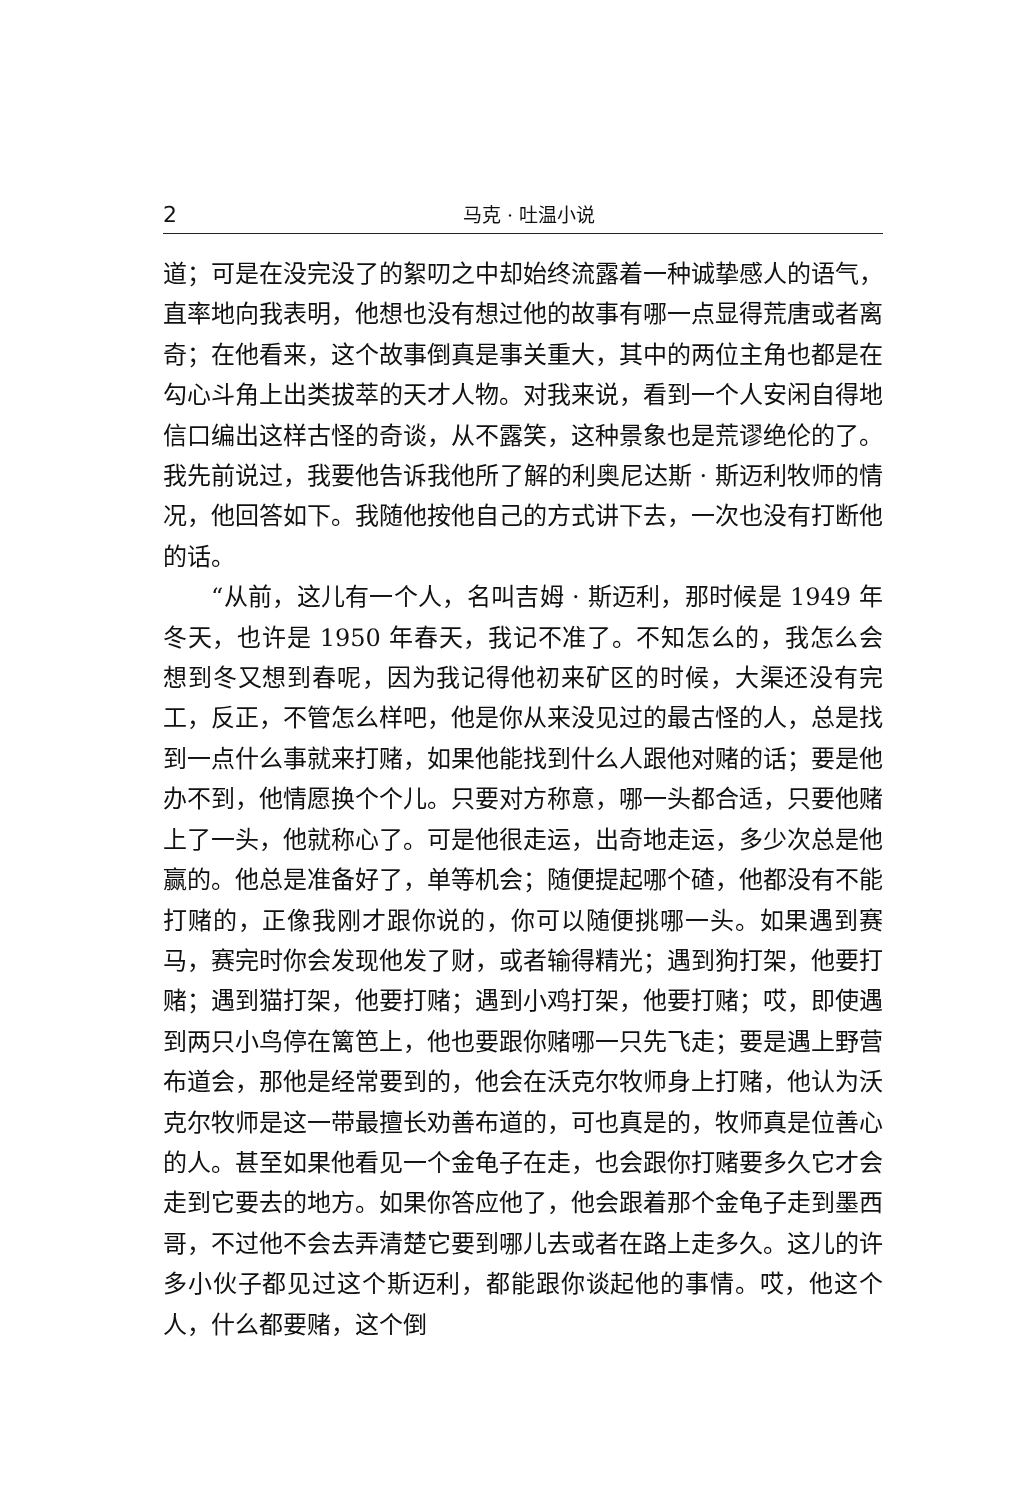2 马克 · 吐温小说
道；可是在没完没了的絮叨之中却始终流露着一种诚挚感人的语气，直率地向我表明，他想也没有想过他的故事有哪一点显得荒唐或者离奇；在他看来，这个故事倒真是事关重大，其中的两位主角也都是在勾心斗角上出类拔萃的天才人物。对我来说，看到一个人安闲自得地信口编出这样古怪的奇谈，从不露笑，这种景象也是荒谬绝伦的了。我先前说过，我要他告诉我他所了解的利奥尼达斯 · 斯迈利牧师的情况，他回答如下。我随他按他自己的方式讲下去，一次也没有打断他的话。
“从前，这儿有一个人，名叫吉姆 · 斯迈利，那时候是 1949 年冬天，也许是 1950 年春天，我记不准了。不知怎么的，我怎么会想到冬又想到春呢，因为我记得他初来矿区的时候，大渠还没有完工，反正，不管怎么样吧，他是你从来没见过的最古怪的人，总是找到一点什么事就来打赌，如果他能找到什么人跟他对赌的话；要是他办不到，他情愿换个个儿。只要对方称意，哪一头都合适，只要他赌上了一头，他就称心了。可是他很走运，出奇地走运，多少次总是他赢的。他总是准备好了，单等机会；随便提起哪个碴，他都没有不能打赌的，正像我刚才跟你说的，你可以随便挑哪一头。如果遇到赛马，赛完时你会发现他发了财，或者输得精光；遇到狗打架，他要打赌；遇到猫打架，他要打赌；遇到小鸡打架，他要打赌；哎，即使遇到两只小鸟停在篱笆上，他也要跟你赌哪一只先飞走；要是遇上野营布道会，那他是经常要到的，他会在沃克尔牧师身上打赌，他认为沃克尔牧师是这一带最擅长劝善布道的，可也真是的，牧师真是位善心的人。甚至如果他看见一个金龟子在走，也会跟你打赌要多久它才会走到它要去的地方。如果你答应他了，他会跟着那个金龟子走到墨西哥，不过他不会去弄清楚它要到哪儿去或者在路上走多久。这儿的许多小伙子都见过这个斯迈利，都能跟你谈起他的事情。哎，他这个人，什么都要赌，这个倒